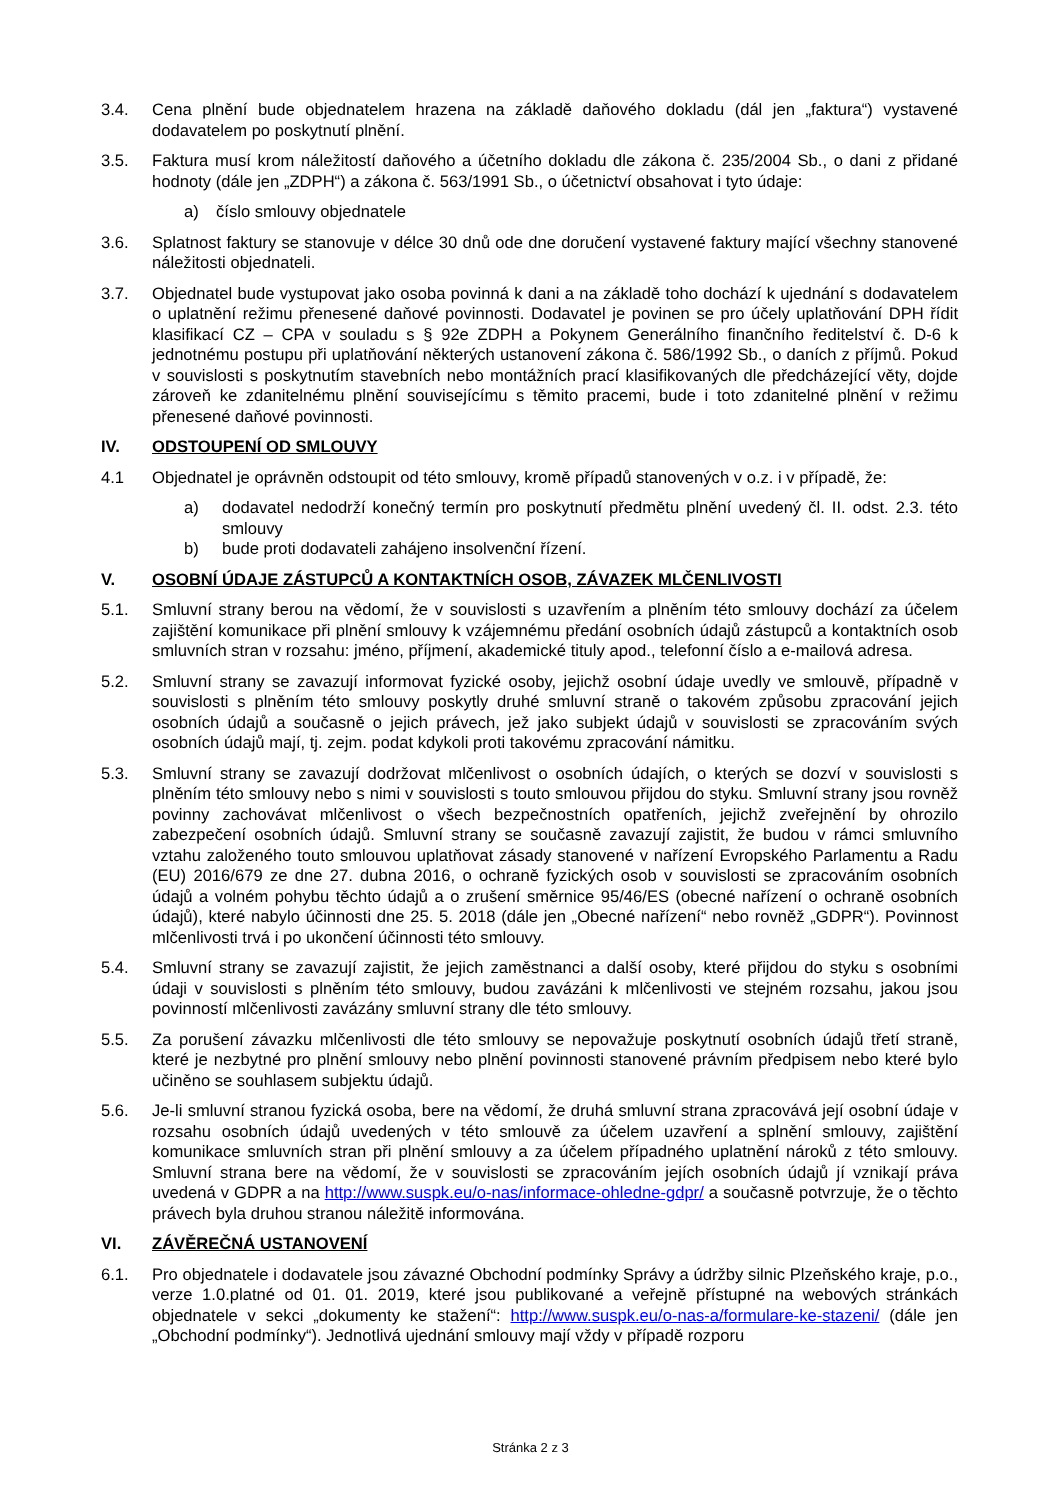3.4. Cena plnění bude objednatelem hrazena na základě daňového dokladu (dál jen „faktura“) vystavené dodavatelem po poskytnutí plnění.
3.5. Faktura musí krom náležitostí daňového a účetního dokladu dle zákona č. 235/2004 Sb., o dani z přidané hodnoty (dále jen „ZDPH“) a zákona č. 563/1991 Sb., o účetnictví obsahovat i tyto údaje:
a) číslo smlouvy objednatele
3.6. Splatnost faktury se stanovuje v délce 30 dnů ode dne doručení vystavené faktury mající všechny stanovené náležitosti objednateli.
3.7. Objednatel bude vystupovat jako osoba povinná k dani a na základě toho dochází k ujednání s dodavatelem o uplatnění režimu přenesené daňové povinnosti. Dodavatel je povinen se pro účely uplatňování DPH řídit klasifikací CZ – CPA v souladu s § 92e ZDPH a Pokynem Generálního finančního ředitelství č. D-6 k jednotnému postupu při uplatňování některých ustanovení zákona č. 586/1992 Sb., o daních z příjmů. Pokud v souvislosti s poskytnutím stavebních nebo montážních prací klasifikovaných dle předcházející věty, dojde zároveň ke zdanitelnému plnění souvisejícímu s těmito pracemi, bude i toto zdanitelné plnění v režimu přenesené daňové povinnosti.
IV. ODSTOUPENÍ OD SMLOUVY
4.1 Objednatel je oprávněn odstoupit od této smlouvy, kromě případů stanovených v o.z. i v případě, že:
a) dodavatel nedodrží konečný termín pro poskytnutí předmětu plnění uvedený čl. II. odst. 2.3. této smlouvy
b) bude proti dodavateli zahájeno insolvenční řízení.
V. OSOBNÍ ÚDAJE ZÁSTUPCŮ A KONTAKTNÍCH OSOB, ZÁVAZEK MLČENLIVOSTI
5.1. Smluvní strany berou na vědomí, že v souvislosti s uzavřením a plněním této smlouvy dochází za účelem zajištění komunikace při plnění smlouvy k vzájemnému předání osobních údajů zástupců a kontaktních osob smluvních stran v rozsahu: jméno, příjmení, akademické tituly apod., telefonní číslo a e-mailová adresa.
5.2. Smluvní strany se zavazují informovat fyzické osoby, jejichž osobní údaje uvedly ve smlouvě, případně v souvislosti s plněním této smlouvy poskytly druhé smluvní straně o takovém způsobu zpracování jejich osobních údajů a současně o jejich právech, jež jako subjekt údajů v souvislosti se zpracováním svých osobních údajů mají, tj. zejm. podat kdykoli proti takovému zpracování námitku.
5.3. Smluvní strany se zavazují dodržovat mlčenlivost o osobních údajích, o kterých se dozví v souvislosti s plněním této smlouvy nebo s nimi v souvislosti s touto smlouvou přijdou do styku. Smluvní strany jsou rovněž povinny zachovávat mlčenlivost o všech bezpečnostních opatřeních, jejichž zveřejnění by ohrozilo zabezpečení osobních údajů. Smluvní strany se současně zavazují zajistit, že budou v rámci smluvního vztahu založeného touto smlouvou uplatňovat zásady stanovené v nařízení Evropského Parlamentu a Radu (EU) 2016/679 ze dne 27. dubna 2016, o ochraně fyzických osob v souvislosti se zpracováním osobních údajů a volném pohybu těchto údajů a o zrušení směrnice 95/46/ES (obecné nařízení o ochraně osobních údajů), které nabylo účinnosti dne 25. 5. 2018 (dále jen „Obecné nařízení“ nebo rovněž „GDPR“). Povinnost mlčenlivosti trvá i po ukončení účinnosti této smlouvy.
5.4. Smluvní strany se zavazují zajistit, že jejich zaměstnanci a další osoby, které přijdou do styku s osobními údaji v souvislosti s plněním této smlouvy, budou zavázáni k mlčenlivosti ve stejném rozsahu, jakou jsou povinností mlčenlivosti zavázány smluvní strany dle této smlouvy.
5.5. Za porušení závazku mlčenlivosti dle této smlouvy se nepovažuje poskytnutí osobních údajů třetí straně, které je nezbytné pro plnění smlouvy nebo plnění povinnosti stanovené právním předpisem nebo které bylo učiněno se souhlasem subjektu údajů.
5.6. Je-li smluvní stranou fyzická osoba, bere na vědomí, že druhá smluvní strana zpracovává její osobní údaje v rozsahu osobních údajů uvedených v této smlouvě za účelem uzavření a splnění smlouvy, zajištění komunikace smluvních stran při plnění smlouvy a za účelem případného uplatnění nároků z této smlouvy. Smluvní strana bere na vědomí, že v souvislosti se zpracováním jejích osobních údajů jí vznikají práva uvedená v GDPR a na http://www.suspk.eu/o-nas/informace-ohledne-gdpr/ a současně potvrzuje, že o těchto právech byla druhou stranou náležitě informována.
VI. ZÁVĚREČNÁ USTANOVENÍ
6.1. Pro objednatele i dodavatele jsou závazné Obchodní podmínky Správy a údržby silnic Plzeňského kraje, p.o., verze 1.0.platné od 01. 01. 2019, které jsou publikované a veřejně přístupné na webových stránkách objednatele v sekci „dokumenty ke stažení“: http://www.suspk.eu/o-nas-a/formulare-ke-stazeni/ (dále jen „Obchodní podmínky“). Jednotlivá ujednání smlouvy mají vždy v případě rozporu
Stránka 2 z 3